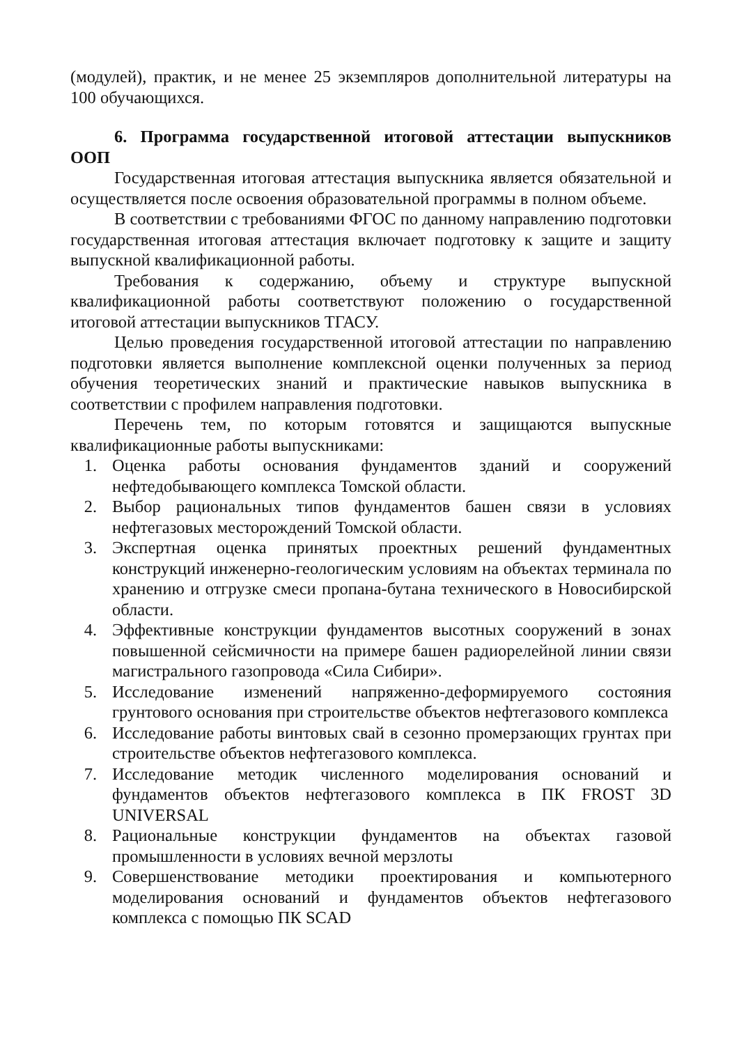(модулей), практик, и не менее 25 экземпляров дополнительной литературы на 100 обучающихся.
6. Программа государственной итоговой аттестации выпускников ООП
Государственная итоговая аттестация выпускника является обязательной и осуществляется после освоения образовательной программы в полном объеме.
В соответствии с требованиями ФГОС по данному направлению подготовки государственная итоговая аттестация включает подготовку к защите и защиту выпускной квалификационной работы.
Требования к содержанию, объему и структуре выпускной квалификационной работы соответствуют положению о государственной итоговой аттестации выпускников ТГАСУ.
Целью проведения государственной итоговой аттестации по направлению подготовки является выполнение комплексной оценки полученных за период обучения теоретических знаний и практические навыков выпускника в соответствии с профилем направления подготовки.
Перечень тем, по которым готовятся и защищаются выпускные квалификационные работы выпускниками:
1. Оценка работы основания фундаментов зданий и сооружений нефтедобывающего комплекса Томской области.
2. Выбор рациональных типов фундаментов башен связи в условиях нефтегазовых месторождений Томской области.
3. Экспертная оценка принятых проектных решений фундаментных конструкций инженерно-геологическим условиям на объектах терминала по хранению и отгрузке смеси пропана-бутана технического в Новосибирской области.
4. Эффективные конструкции фундаментов высотных сооружений в зонах повышенной сейсмичности на примере башен радиорелейной линии связи магистрального газопровода «Сила Сибири».
5. Исследование изменений напряженно-деформируемого состояния грунтового основания при строительстве объектов нефтегазового комплекса
6. Исследование работы винтовых свай в сезонно промерзающих грунтах при строительстве объектов нефтегазового комплекса.
7. Исследование методик численного моделирования оснований и фундаментов объектов нефтегазового комплекса в ПК FROST 3D UNIVERSAL
8. Рациональные конструкции фундаментов на объектах газовой промышленности в условиях вечной мерзлоты
9. Совершенствование методики проектирования и компьютерного моделирования оснований и фундаментов объектов нефтегазового комплекса с помощью ПК SCAD